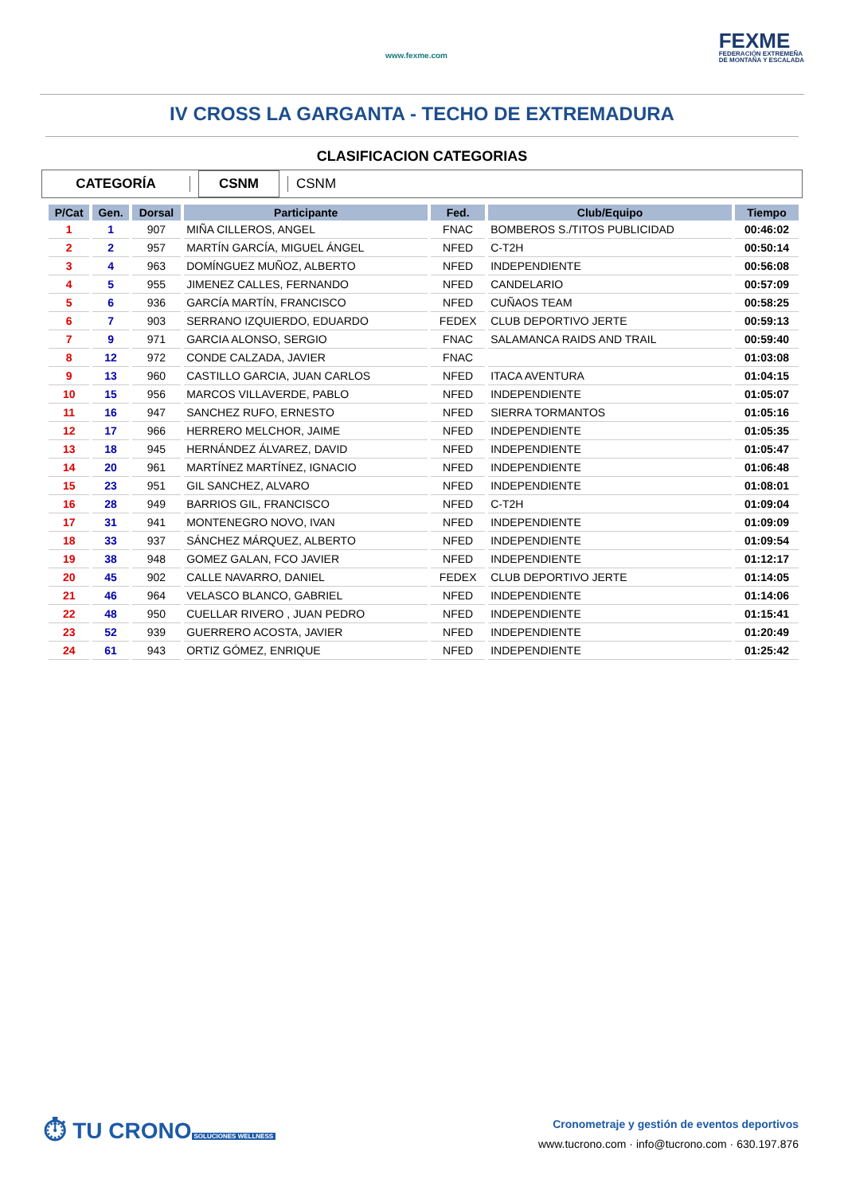www.fexme.com
FEXME
FEDERACIÓN EXTREMEÑA
DE MONTAÑA Y ESCALADA
IV CROSS LA GARGANTA - TECHO DE EXTREMADURA
CLASIFICACION CATEGORIAS
CATEGORÍA
CSNM
CSNM
| P/Cat | Gen. | Dorsal | Participante | Fed. | Club/Equipo | Tiempo |
| --- | --- | --- | --- | --- | --- | --- |
| 1 | 1 | 907 | MIÑA CILLEROS, ANGEL | FNAC | BOMBEROS S./TITOS PUBLICIDAD | 00:46:02 |
| 2 | 2 | 957 | MARTÍN GARCÍA, MIGUEL ÁNGEL | NFED | C-T2H | 00:50:14 |
| 3 | 4 | 963 | DOMÍNGUEZ MUÑOZ, ALBERTO | NFED | INDEPENDIENTE | 00:56:08 |
| 4 | 5 | 955 | JIMENEZ CALLES, FERNANDO | NFED | CANDELARIO | 00:57:09 |
| 5 | 6 | 936 | GARCÍA MARTÍN, FRANCISCO | NFED | CUÑAOS TEAM | 00:58:25 |
| 6 | 7 | 903 | SERRANO IZQUIERDO, EDUARDO | FEDEX | CLUB DEPORTIVO JERTE | 00:59:13 |
| 7 | 9 | 971 | GARCIA ALONSO, SERGIO | FNAC | SALAMANCA RAIDS AND TRAIL | 00:59:40 |
| 8 | 12 | 972 | CONDE CALZADA, JAVIER | FNAC | | 01:03:08 |
| 9 | 13 | 960 | CASTILLO GARCIA, JUAN CARLOS | NFED | ITACA AVENTURA | 01:04:15 |
| 10 | 15 | 956 | MARCOS VILLAVERDE, PABLO | NFED | INDEPENDIENTE | 01:05:07 |
| 11 | 16 | 947 | SANCHEZ RUFO, ERNESTO | NFED | SIERRA TORMANTOS | 01:05:16 |
| 12 | 17 | 966 | HERRERO MELCHOR, JAIME | NFED | INDEPENDIENTE | 01:05:35 |
| 13 | 18 | 945 | HERNÁNDEZ ÁLVAREZ, DAVID | NFED | INDEPENDIENTE | 01:05:47 |
| 14 | 20 | 961 | MARTÍNEZ MARTÍNEZ, IGNACIO | NFED | INDEPENDIENTE | 01:06:48 |
| 15 | 23 | 951 | GIL SANCHEZ, ALVARO | NFED | INDEPENDIENTE | 01:08:01 |
| 16 | 28 | 949 | BARRIOS GIL, FRANCISCO | NFED | C-T2H | 01:09:04 |
| 17 | 31 | 941 | MONTENEGRO NOVO, IVAN | NFED | INDEPENDIENTE | 01:09:09 |
| 18 | 33 | 937 | SÁNCHEZ MÁRQUEZ, ALBERTO | NFED | INDEPENDIENTE | 01:09:54 |
| 19 | 38 | 948 | GOMEZ GALAN, FCO JAVIER | NFED | INDEPENDIENTE | 01:12:17 |
| 20 | 45 | 902 | CALLE NAVARRO, DANIEL | FEDEX | CLUB DEPORTIVO JERTE | 01:14:05 |
| 21 | 46 | 964 | VELASCO BLANCO, GABRIEL | NFED | INDEPENDIENTE | 01:14:06 |
| 22 | 48 | 950 | CUELLAR RIVERO , JUAN PEDRO | NFED | INDEPENDIENTE | 01:15:41 |
| 23 | 52 | 939 | GUERRERO ACOSTA, JAVIER | NFED | INDEPENDIENTE | 01:20:49 |
| 24 | 61 | 943 | ORTIZ GÓMEZ, ENRIQUE | NFED | INDEPENDIENTE | 01:25:42 |
⏱ TU CRONO
SOLUCIONES WELLNESS
Cronometraje y gestión de eventos deportivos
www.tucrono.com · info@tucrono.com · 630.197.876